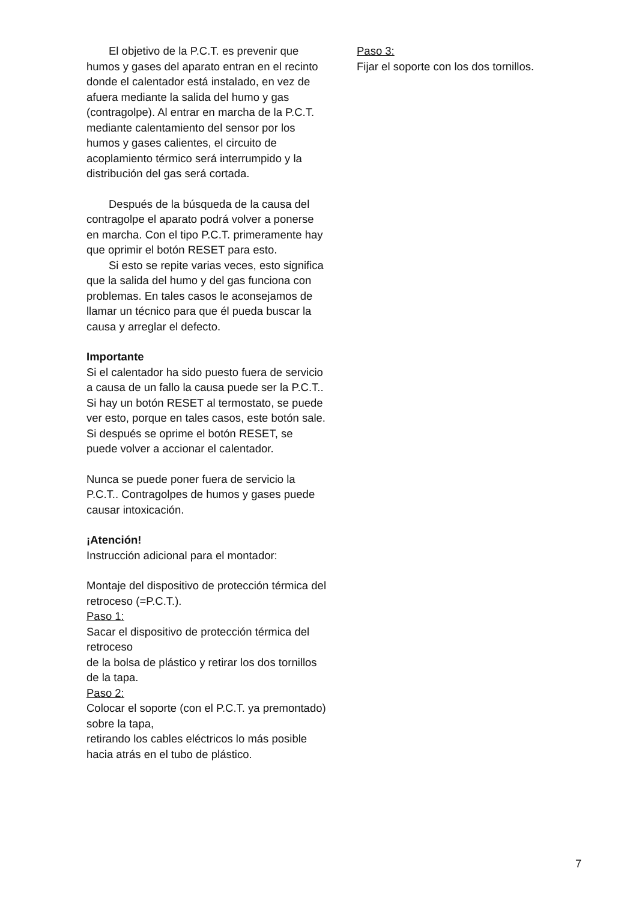El objetivo de la P.C.T. es prevenir que humos y gases del aparato entran en el recinto donde el calentador está instalado, en vez de afuera mediante la salida del humo y gas (contragolpe). Al entrar en marcha de la P.C.T. mediante calentamiento del sensor por los humos y gases calientes, el circuito de acoplamiento térmico será interrumpido y la distribución del gas será cortada.
Después de la búsqueda de la causa del contragolpe el aparato podrá volver a ponerse en marcha. Con el tipo P.C.T. primeramente hay que oprimir el botón RESET para esto.
Si esto se repite varias veces, esto significa que la salida del humo y del gas funciona con problemas. En tales casos le aconsejamos de llamar un técnico para que él pueda buscar la causa y arreglar el defecto.
Importante
Si el calentador ha sido puesto fuera de servicio a causa de un fallo la causa puede ser la P.C.T.. Si hay un botón RESET al termostato, se puede ver esto, porque en tales casos, este botón sale. Si después se oprime el botón RESET, se puede volver a accionar el calentador.
Nunca se puede poner fuera de servicio la P.C.T.. Contragolpes de humos y gases puede causar intoxicación.
¡Atención!
Instrucción adicional para el montador:
Montaje del dispositivo de protección térmica del retroceso (=P.C.T.).
Paso 1:
Sacar el dispositivo de protección térmica del retroceso
de la bolsa de plástico y retirar los dos tornillos de la tapa.
Paso 2:
Colocar el soporte (con el P.C.T. ya premontado) sobre la tapa,
retirando los cables eléctricos lo más posible hacia atrás en el tubo de plástico.
Paso 3:
Fijar el soporte con los dos tornillos.
7